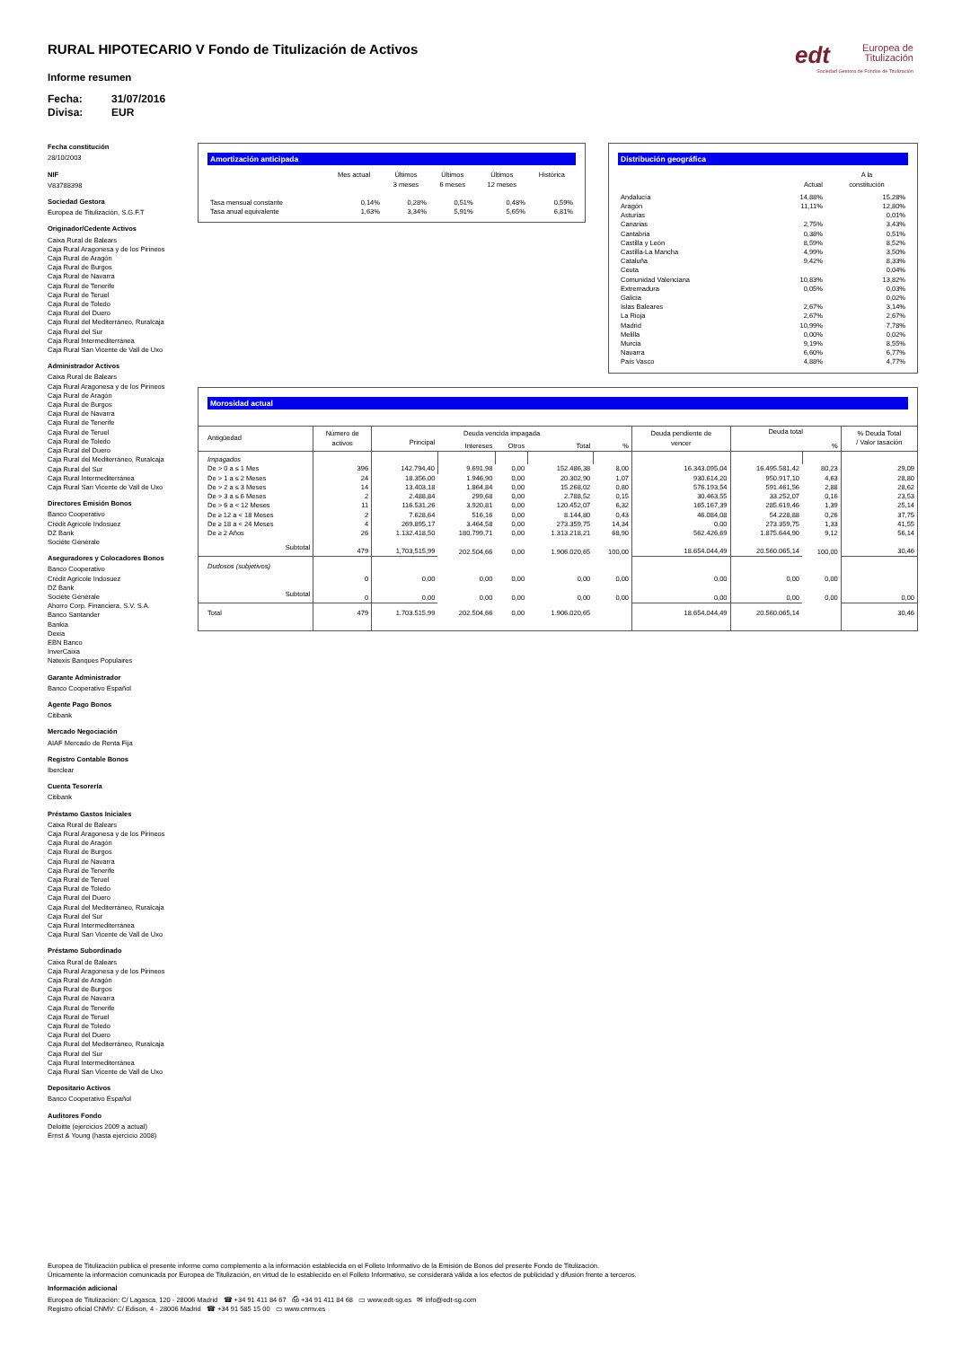edt Europea de
Titulización
Sociedad Gestora de Fondos de Titulización
RURAL HIPOTECARIO V Fondo de Titulización de Activos
Informe resumen
Fecha: 31/07/2016
Divisa: EUR
Fecha constitución
28/10/2003
NIF
V83788398
Sociedad Gestora
Europea de Titulización, S.G.F.T
Originador/Cedente Activos
Caixa Rural de Balears
Caja Rural Aragonesa y de los Pirineos
Caja Rural de Aragón
Caja Rural de Burgos
Caja Rural de Navarra
Caja Rural de Tenerife
Caja Rural de Teruel
Caja Rural de Toledo
Caja Rural del Duero
Caja Rural del Mediterráneo, Ruralcaja
Caja Rural del Sur
Caja Rural Intermediterránea
Caja Rural San Vicente de Vall de Uxo
Administrador Activos
Caixa Rural de Balears
Caja Rural Aragonesa y de los Pirineos
Caja Rural de Aragón
Caja Rural de Burgos
Caja Rural de Navarra
Caja Rural de Tenerife
Caja Rural de Teruel
Caja Rural de Toledo
Caja Rural del Duero
Caja Rural del Mediterráneo, Ruralcaja
Caja Rural del Sur
Caja Rural Intermediterránea
Caja Rural San Vicente de Vall de Uxo
Directores Emisión Bonos
Banco Cooperativo
Crédit Agricole Indosuez
DZ Bank
Sociéte Générale
Aseguradores y Colocadores Bonos
Banco Cooperativo
Crédit Agricole Indosuez
DZ Bank
Sociéte Générale
Ahorro Corp. Financiera, S.V. S.A.
Banco Santander
Bankia
Dexia
EBN Banco
InverCaixa
Natexis Banques Populaires
Garante Administrador
Banco Cooperativo Español
Agente Pago Bonos
Citibank
Mercado Negociación
AIAF Mercado de Renta Fija
Registro Contable Bonos
Iberclear
Cuenta Tesorería
Citibank
Préstamo Gastos Iniciales
Caixa Rural de Balears
Caja Rural Aragonesa y de los Pirineos
Caja Rural de Aragón
Caja Rural de Burgos
Caja Rural de Navarra
Caja Rural de Tenerife
Caja Rural de Teruel
Caja Rural de Toledo
Caja Rural del Duero
Caja Rural del Mediterráneo, Ruralcaja
Caja Rural del Sur
Caja Rural Intermediterránea
Caja Rural San Vicente de Vall de Uxo
Préstamo Subordinado
Caixa Rural de Balears
Caja Rural Aragonesa y de los Pirineos
Caja Rural de Aragón
Caja Rural de Burgos
Caja Rural de Navarra
Caja Rural de Tenerife
Caja Rural de Teruel
Caja Rural de Toledo
Caja Rural del Duero
Caja Rural del Mediterráneo, Ruralcaja
Caja Rural del Sur
Caja Rural Intermediterránea
Caja Rural San Vicente de Vall de Uxo
Depositario Activos
Banco Cooperativo Español
Auditores Fondo
Deloitte (ejercicios 2009 a actual)
Ernst & Young (hasta ejercicio 2008)
Amortización anticipada
| | Mes actual | Últimos 3 meses | Últimos 6 meses | Últimos 12 meses | Histórica |
| --- | --- | --- | --- | --- | --- |
| Tasa mensual constante | 0,14% | 0,28% | 0,51% | 0,48% | 0,59% |
| Tasa anual equivalente | 1,63% | 3,34% | 5,91% | 5,65% | 6,81% |
Distribución geográfica
| | Actual | A la constitución |
| --- | --- | --- |
| Andalucía | 14,88% | 15,28% |
| Aragón | 11,11% | 12,80% |
| Asturias | | 0,01% |
| Canarias | 2,75% | 3,43% |
| Cantabria | 0,38% | 0,51% |
| Castilla y León | 8,59% | 8,52% |
| Castilla-La Mancha | 4,99% | 3,50% |
| Cataluña | 9,42% | 8,33% |
| Ceuta | | 0,04% |
| Comunidad Valenciana | 10,83% | 13,82% |
| Extremadura | 0,05% | 0,03% |
| Galicia | | 0,02% |
| Islas Baleares | 2,67% | 3,14% |
| La Rioja | 2,67% | 2,67% |
| Madrid | 10,99% | 7,78% |
| Melilla | 0,00% | 0,02% |
| Murcia | 9,19% | 8,55% |
| Navarra | 6,60% | 6,77% |
| País Vasco | 4,88% | 4,77% |
Morosidad actual
| Antigüedad | Número de activos | Deuda vencida impagada | | | | | Deuda pendiente de vencer | Deuda total | | % Deuda Total / Valor tasación |
| --- | --- | --- | --- | --- | --- | --- | --- | --- | --- | --- |
| | | Principal | Intereses | Otros | Total | % | | | % | |
| Impagados | | | | | | | | | | |
| De > 0 a ≤ 1 Mes | 396 | 142.794,40 | 9.691,98 | 0,00 | 152.486,38 | 8,00 | 16.343.095,04 | 16.495.581,42 | 80,23 | 29,09 |
| De > 1 a ≤ 2 Meses | 24 | 18.356,00 | 1.946,90 | 0,00 | 20.302,90 | 1,07 | 930.614,20 | 950.917,10 | 4,63 | 28,80 |
| De > 2 a ≤ 3 Meses | 14 | 13.403,18 | 1.864,84 | 0,00 | 15.268,02 | 0,80 | 576.193,54 | 591.461,56 | 2,88 | 28,62 |
| De > 3 a ≤ 6 Meses | 2 | 2.488,84 | 299,68 | 0,00 | 2.788,52 | 0,15 | 30.463,55 | 33.252,07 | 0,16 | 23,53 |
| De > 6 a < 12 Meses | 11 | 116.531,26 | 3.920,81 | 0,00 | 120.452,07 | 6,32 | 165.167,39 | 285.619,46 | 1,39 | 25,14 |
| De ≥ 12 a < 18 Meses | 2 | 7.628,64 | 516,16 | 0,00 | 8.144,80 | 0,43 | 46.084,08 | 54.228,88 | 0,26 | 37,75 |
| De ≥ 18 a < 24 Meses | 4 | 269.895,17 | 3.464,58 | 0,00 | 273.359,75 | 14,34 | 0,00 | 273.359,75 | 1,33 | 41,55 |
| De ≥ 2 Años | 26 | 1.132.418,50 | 180.799,71 | 0,00 | 1.313.218,21 | 68,90 | 562.426,69 | 1.875.644,90 | 9,12 | 56,14 |
| Subtotal | 479 | 1,703,515,99 | 202.504,66 | 0,00 | 1.906.020,65 | 100,00 | 18.654.044,49 | 20.560.065,14 | 100,00 | 30,46 |
| Dudosos (subjetivos) | | | | | | | | | | |
| | 0 | 0,00 | 0,00 | 0,00 | 0,00 | 0,00 | 0,00 | 0,00 | 0,00 | |
| Subtotal | 0 | 0,00 | 0,00 | 0,00 | 0,00 | 0,00 | 0,00 | 0,00 | 0,00 | 0,00 |
| Total | 479 | 1.703.515,99 | 202.504,66 | 0,00 | 1.906.020,65 | | 18.654.044,49 | 20.560.065,14 | | 30,46 |
Europea de Titulización publica el presente informe como complemento a la información establecida en el Folleto Informativo de la Emisión de Bonos del presente Fondo de Titulización.
Únicamente la información comunicada por Europea de Titulización, en virtud de lo establecido en el Folleto Informativo, se considerará válida a los efectos de publicidad y difusión frente a terceros.
Información adicional
Europea de Titulización: C/ Lagasca, 120 - 28006 Madrid ☎ +34 91 411 84 67 ⎙ +34 91 411 84 68 ▭ www.edt-sg.es ✉ info@edt-sg.com
Registro oficial CNMV: C/ Edison, 4 - 28006 Madrid ☎ +34 91 585 15 00 ▭ www.cnmv.es